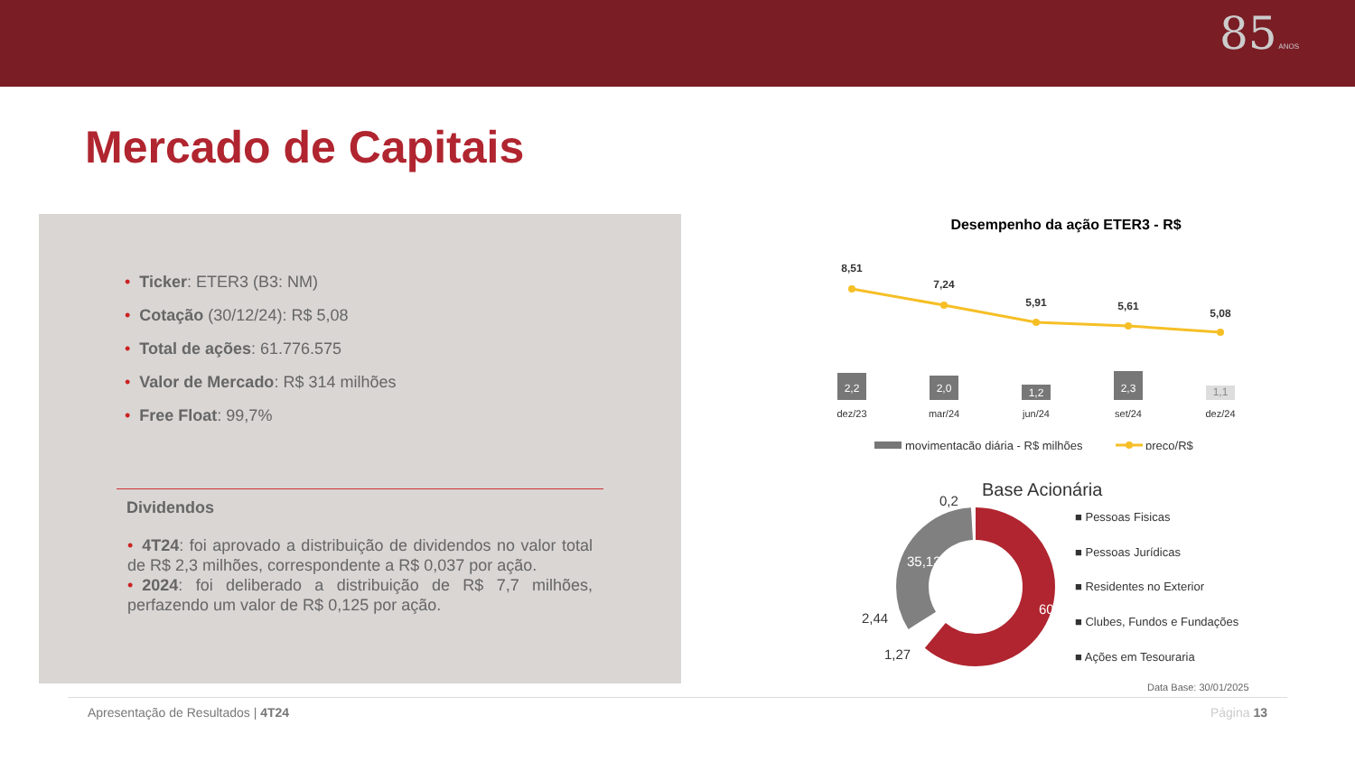85 ANOS
Mercado de Capitais
• Ticker: ETER3 (B3: NM)
• Cotação (30/12/24): R$ 5,08
• Total de ações: 61.776.575
• Valor de Mercado: R$ 314 milhões
• Free Float: 99,7%
Dividendos
• 4T24: foi aprovado a distribuição de dividendos no valor total de R$ 2,3 milhões, correspondente a R$ 0,037 por ação.
• 2024: foi deliberado a distribuição de R$ 7,7 milhões, perfazendo um valor de R$ 0,125 por ação.
Desempenho da ação ETER3 - R$
8,51
7,24
5,91
5,61
5,08
2,2
2,0
1,2
2,3
1,1
dez/23
mar/24
jun/24
set/24
dez/24
movimentação diária - R$ milhões
preço/R$
Base Acionária
60,96
35,13
0,2
2,44
1,27
■ Pessoas Fisicas
■ Pessoas Jurídicas
■ Residentes no Exterior
■ Clubes, Fundos e Fundações
■ Ações em Tesouraria
Data Base: 30/01/2025
Apresentação de Resultados | 4T24 Página 13